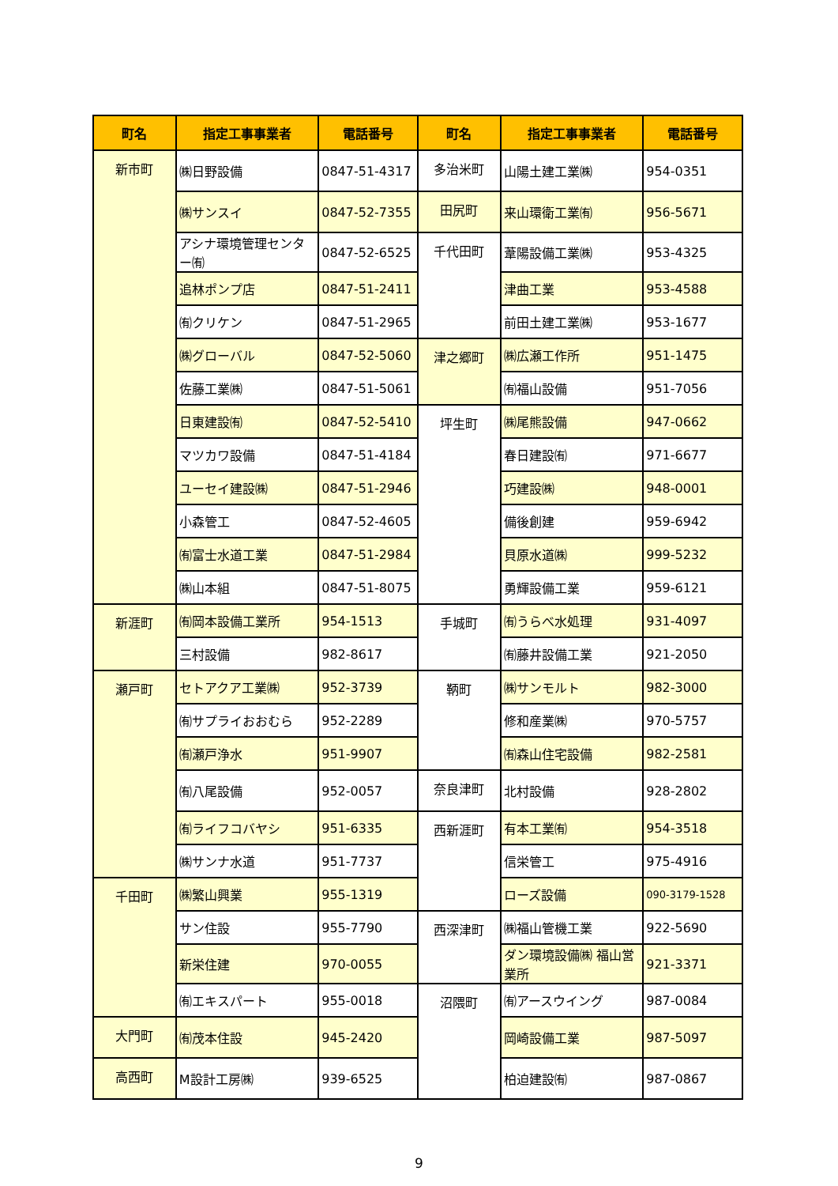| 町名 | 指定工事事業者 | 電話番号 | 町名 | 指定工事事業者 | 電話番号 |
| --- | --- | --- | --- | --- | --- |
| 新市町 | ㈱日野設備 | 0847-51-4317 | 多治米町 | 山陽土建工業㈱ | 954-0351 |
| | ㈱サンスイ | 0847-52-7355 | 田尻町 | 来山環衛工業㈲ | 956-5671 |
| | アシナ環境管理センター㈲ | 0847-52-6525 | 千代田町 | 葦陽設備工業㈱ | 953-4325 |
| | 追林ポンプ店 | 0847-51-2411 | | 津曲工業 | 953-4588 |
| | ㈲クリケン | 0847-51-2965 | | 前田土建工業㈱ | 953-1677 |
| | ㈱グローバル | 0847-52-5060 | 津之郷町 | ㈱広瀬工作所 | 951-1475 |
| | 佐藤工業㈱ | 0847-51-5061 | | ㈲福山設備 | 951-7056 |
| | 日東建設㈲ | 0847-52-5410 | 坪生町 | ㈱尾熊設備 | 947-0662 |
| | マツカワ設備 | 0847-51-4184 | | 春日建設㈲ | 971-6677 |
| | ユーセイ建設㈱ | 0847-51-2946 | | 巧建設㈱ | 948-0001 |
| | 小森管工 | 0847-52-4605 | | 備後創建 | 959-6942 |
| | ㈲富士水道工業 | 0847-51-2984 | | 貝原水道㈱ | 999-5232 |
| | ㈱山本組 | 0847-51-8075 | | 勇輝設備工業 | 959-6121 |
| 新涯町 | ㈲岡本設備工業所 | 954-1513 | 手城町 | ㈲うらべ水処理 | 931-4097 |
| | 三村設備 | 982-8617 | | ㈲藤井設備工業 | 921-2050 |
| 瀬戸町 | セトアクア工業㈱ | 952-3739 | 鞆町 | ㈱サンモルト | 982-3000 |
| | ㈲サプライおおむら | 952-2289 | | 修和産業㈱ | 970-5757 |
| | ㈲瀬戸浄水 | 951-9907 | | ㈲森山住宅設備 | 982-2581 |
| | ㈲八尾設備 | 952-0057 | 奈良津町 | 北村設備 | 928-2802 |
| | ㈲ライフコバヤシ | 951-6335 | 西新涯町 | 有本工業㈲ | 954-3518 |
| | ㈱サンナ水道 | 951-7737 | | 信栄管工 | 975-4916 |
| 千田町 | ㈱繁山興業 | 955-1319 | | ローズ設備 | 090-3179-1528 |
| | サン住設 | 955-7790 | 西深津町 | ㈱福山管機工業 | 922-5690 |
| | 新栄住建 | 970-0055 | | ダン環境設備㈱ 福山営業所 | 921-3371 |
| | ㈲エキスパート | 955-0018 | 沼隈町 | ㈲アースウイング | 987-0084 |
| 大門町 | ㈲茂本住設 | 945-2420 | | 岡崎設備工業 | 987-5097 |
| 高西町 | M設計工房㈱ | 939-6525 | | 柏迫建設㈲ | 987-0867 |
9